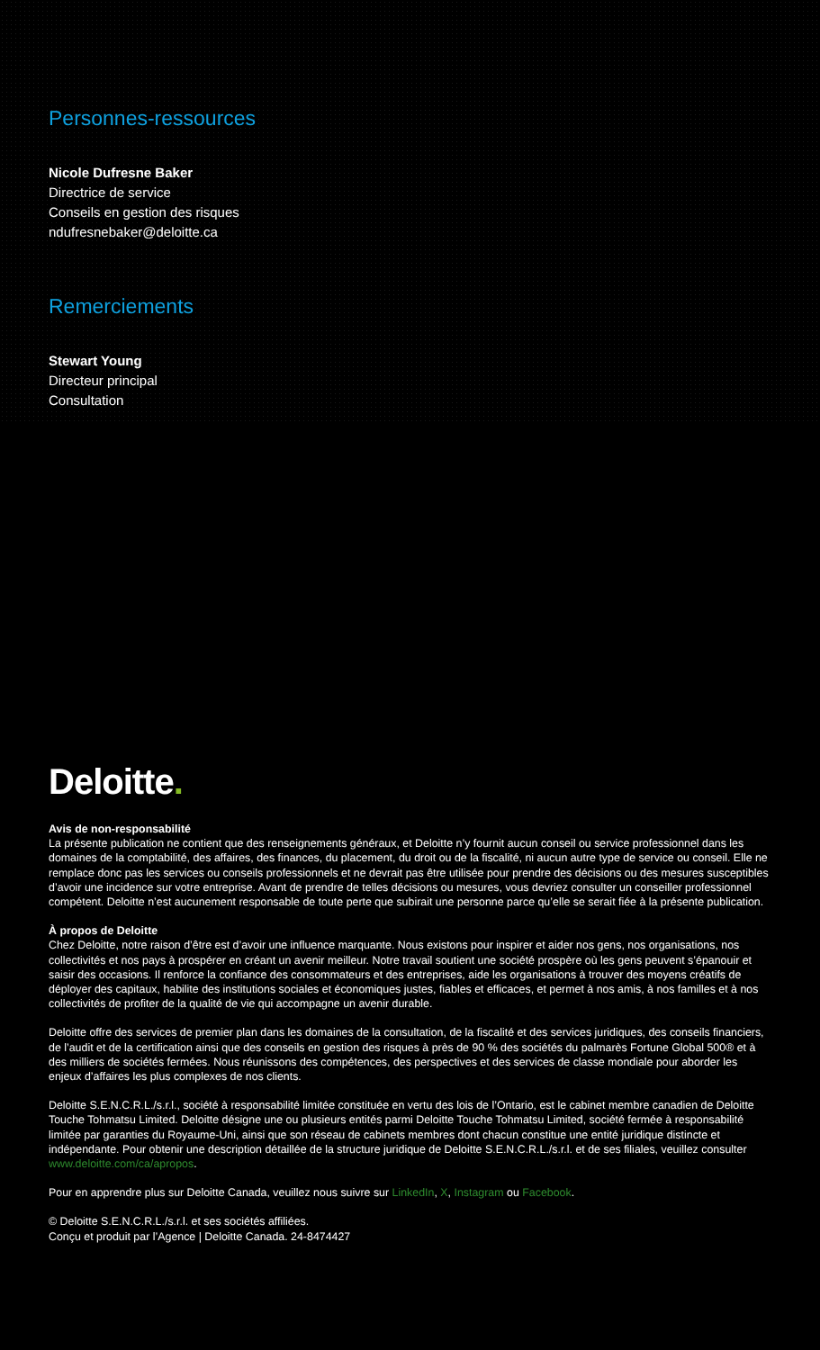Personnes-ressources
Nicole Dufresne Baker
Directrice de service
Conseils en gestion des risques
ndufresnebaker@deloitte.ca
Remerciements
Stewart Young
Directeur principal
Consultation
Deloitte.
Avis de non-responsabilité
La présente publication ne contient que des renseignements généraux, et Deloitte n’y fournit aucun conseil ou service professionnel dans les domaines de la comptabilité, des affaires, des finances, du placement, du droit ou de la fiscalité, ni aucun autre type de service ou conseil. Elle ne remplace donc pas les services ou conseils professionnels et ne devrait pas être utilisée pour prendre des décisions ou des mesures susceptibles d’avoir une incidence sur votre entreprise. Avant de prendre de telles décisions ou mesures, vous devriez consulter un conseiller professionnel compétent. Deloitte n’est aucunement responsable de toute perte que subirait une personne parce qu’elle se serait fiée à la présente publication.
À propos de Deloitte
Chez Deloitte, notre raison d’être est d’avoir une influence marquante. Nous existons pour inspirer et aider nos gens, nos organisations, nos collectivités et nos pays à prospérer en créant un avenir meilleur. Notre travail soutient une société prospère où les gens peuvent s’épanouir et saisir des occasions. Il renforce la confiance des consommateurs et des entreprises, aide les organisations à trouver des moyens créatifs de déployer des capitaux, habilite des institutions sociales et économiques justes, fiables et efficaces, et permet à nos amis, à nos familles et à nos collectivités de profiter de la qualité de vie qui accompagne un avenir durable.
Deloitte offre des services de premier plan dans les domaines de la consultation, de la fiscalité et des services juridiques, des conseils financiers, de l’audit et de la certification ainsi que des conseils en gestion des risques à près de 90 % des sociétés du palmarès Fortune Global 500® et à des milliers de sociétés fermées. Nous réunissons des compétences, des perspectives et des services de classe mondiale pour aborder les enjeux d’affaires les plus complexes de nos clients.
Deloitte S.E.N.C.R.L./s.r.l., société à responsabilité limitée constituée en vertu des lois de l’Ontario, est le cabinet membre canadien de Deloitte Touche Tohmatsu Limited. Deloitte désigne une ou plusieurs entités parmi Deloitte Touche Tohmatsu Limited, société fermée à responsabilité limitée par garanties du Royaume-Uni, ainsi que son réseau de cabinets membres dont chacun constitue une entité juridique distincte et indépendante. Pour obtenir une description détaillée de la structure juridique de Deloitte S.E.N.C.R.L./s.r.l. et de ses filiales, veuillez consulter www.deloitte.com/ca/apropos.
Pour en apprendre plus sur Deloitte Canada, veuillez nous suivre sur LinkedIn, X, Instagram ou Facebook.
© Deloitte S.E.N.C.R.L./s.r.l. et ses sociétés affiliées.
Conçu et produit par l’Agence | Deloitte Canada. 24-8474427